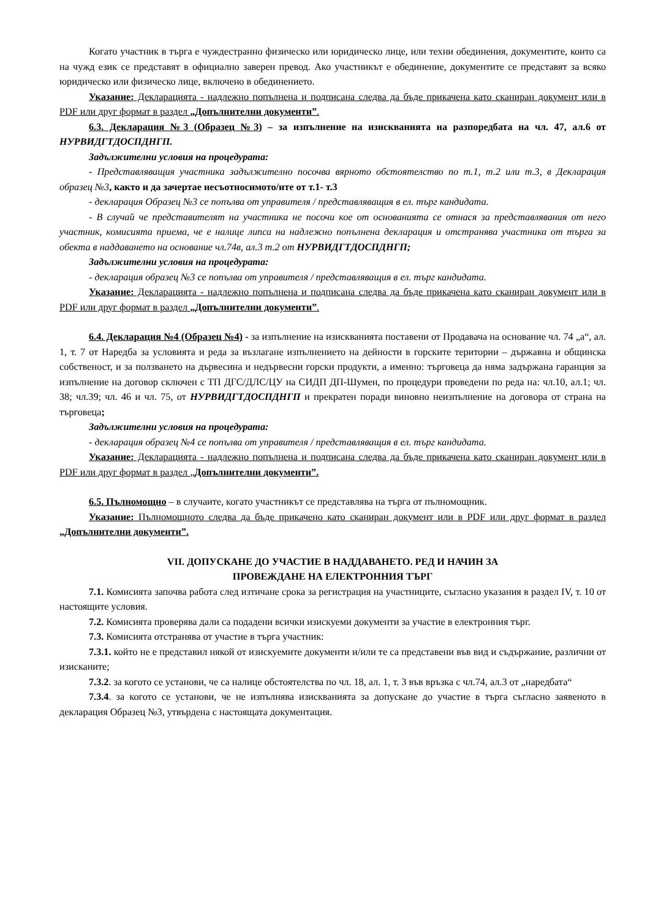Когато участник в търга е чуждестранно физическо или юридическо лице, или техни обединения, документите, които са на чужд език се представят в официално заверен превод. Ако участникът е обединение, документите се представят за всяко юридическо или физическо лице, включено в обединението.
Указание: Декларацията - надлежно попълнена и подписана следва да бъде прикачена като сканиран документ или в PDF или друг формат в раздел „Допълнителни документи”.
6.3. Декларация №3 (Образец №3) – за изпълнение на изискванията на разпоредбата на чл. 47, ал.6 от НУРВИДГТДОСПДНГП.
Задължителни условия на процедурата:
- Представляващия участника задължително посочва вярното обстоятелство по т.1, т.2 или т.3, в Декларация образец №3, както и да зачертае несъотносимото/ите от т.1- т.3
- декларация Образец №3 се попълва от управителя / представляващия в ел. търг кандидата.
- В случай че представителят на участника не посочи кое от основанията се отнася за представлявания от него участник, комисията приема, че е налице липса на надлежно попълнена декларация и отстранява участника от търга за обекта в наддаването на основание чл.74в, ал.3 т.2 от НУРВИДГТДОСПДНГП;
Задължителни условия на процедурата:
- декларация образец №3 се попълва от управителя / представляващия в ел. търг кандидата.
Указание: Декларацията - надлежно попълнена и подписана следва да бъде прикачена като сканиран документ или в PDF или друг формат в раздел „Допълнителни документи”.
6.4. Декларация №4 (Образец №4) - за изпълнение на изискванията поставени от Продавача на основание чл. 74 „а“, ал. 1, т. 7 от Наредба за условията и реда за възлагане изпълнението на дейности в горските територии – държавна и общинска собственост, и за ползването на дървесина и недървесни горски продукти, а именно: търговеца да няма задържана гаранция за изпълнение на договор сключен с ТП ДГС/ДЛС/ЦУ на СИДП ДП-Шумен, по процедури проведени по реда на: чл.10, ал.1; чл. 38; чл.39; чл. 46 и чл. 75, от НУРВИДГТДОСПДНГП и прекратен поради виновно неизпълнение на договора от страна на търговеца;
Задължителни условия на процедурата:
- декларация образец №4 се попълва от управителя / представляващия в ел. търг кандидата.
Указание: Декларацията - надлежно попълнена и подписана следва да бъде прикачена като сканиран документ или в PDF или друг формат в раздел „Допълнителни документи”.
6.5. Пълномощно – в случаите, когато участникът се представлява на търга от пълномощник.
Указание: Пълномощното следва да бъде прикачено като сканиран документ или в PDF или друг формат в раздел „Допълнителни документи”.
VII. ДОПУСКАНЕ ДО УЧАСТИЕ В НАДДАВАНЕТО. РЕД И НАЧИН ЗА
ПРОВЕЖДАНЕ НА ЕЛЕКТРОННИЯ ТЪРГ
7.1. Комисията започва работа след изтичане срока за регистрация на участниците, съгласно указания в раздел IV, т. 10 от настоящите условия.
7.2. Комисията проверява дали са подадени всички изискуеми документи за участие в електронния търг.
7.3. Комисията отстранява от участие в търга участник:
7.3.1. който не е представил някой от изискуемите документи и/или те са представени във вид и съдържание, различни от изисканите;
7.3.2. за когото се установи, че са налице обстоятелства по чл. 18, ал. 1, т. 3 във връзка с чл.74, ал.3 от „наредбата“
7.3.4. за когото се установи, че не изпълнява изискванията за допускане до участие в търга съгласно заявеното в декларация Образец №3, утвърдена с настоящата документация.